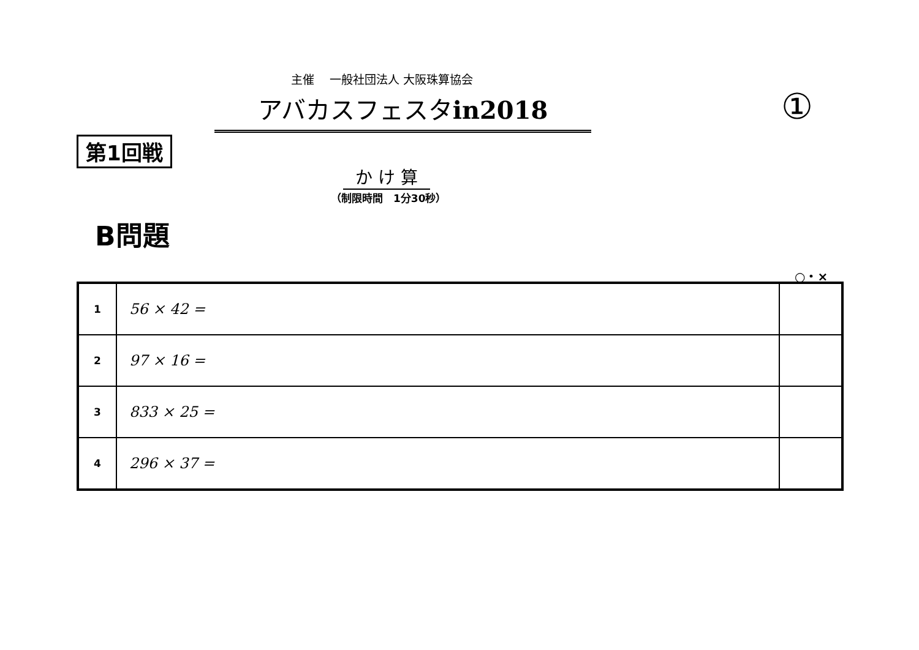主催　 一般社団法人 大阪珠算協会
アバカスフェスタin2018 ①
第1回戦
か け 算
（制限時間　1分30秒）
B問題
○・×
| 1 | 56 × 42 = | |
| 2 | 97 × 16 = | |
| 3 | 833 × 25 = | |
| 4 | 296 × 37 = | |